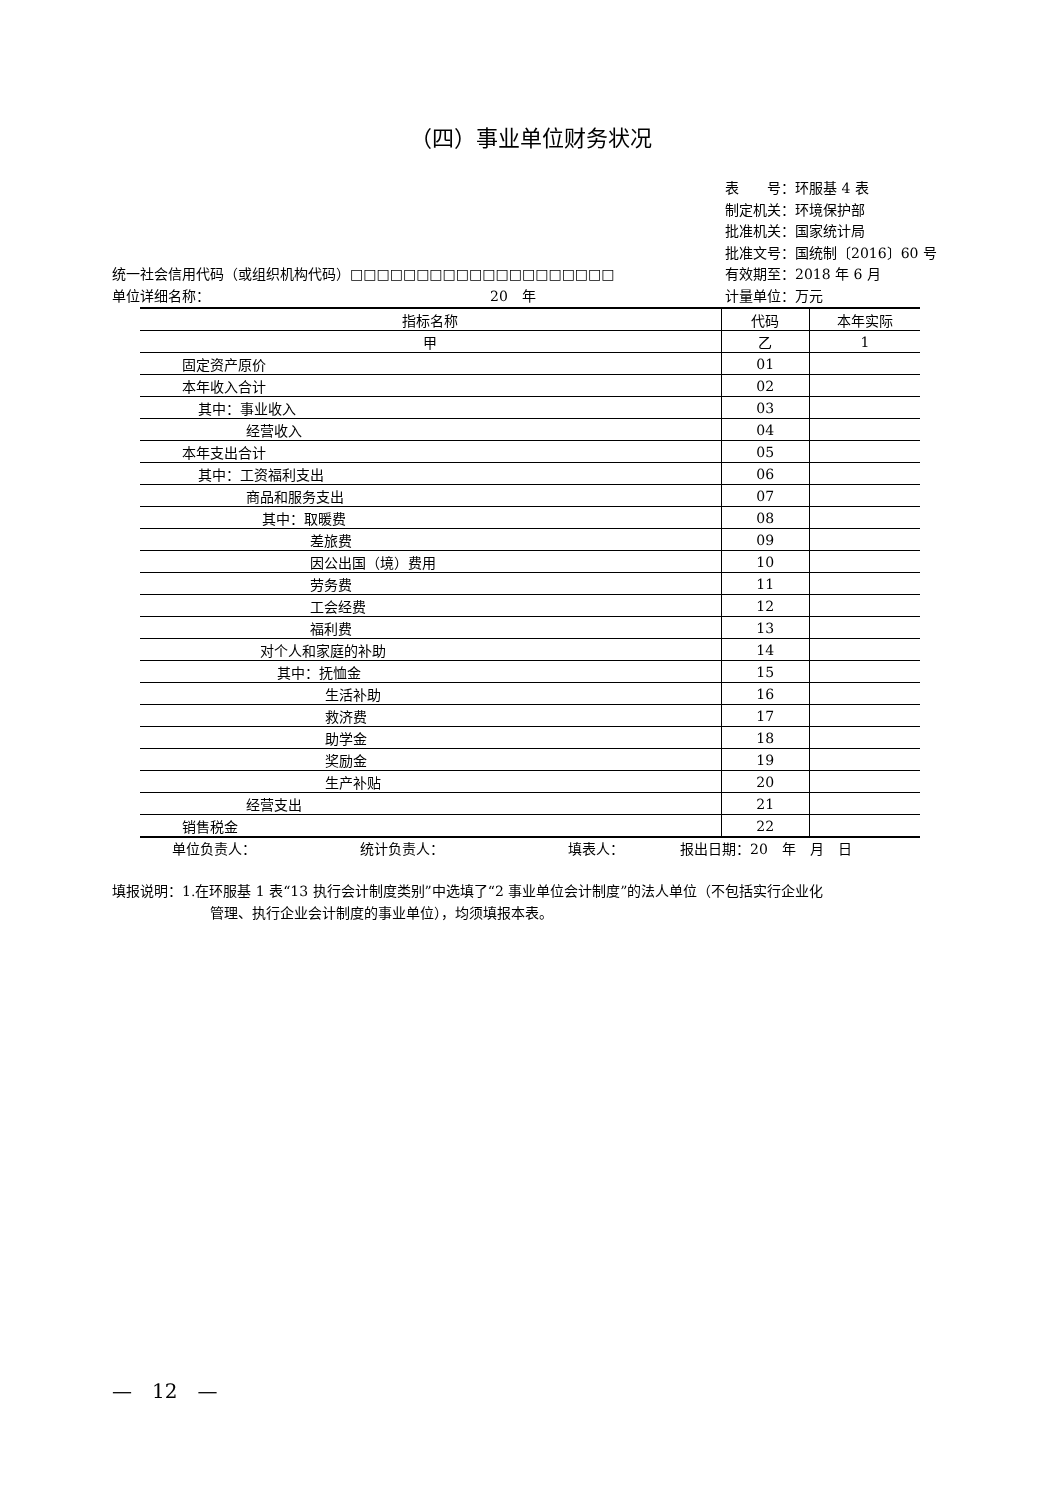（四）事业单位财务状况
表　　号：环服基 4 表
制定机关：环境保护部
批准机关：国家统计局
批准文号：国统制〔2016〕60 号
有效期至：2018 年 6 月
计量单位：万元
统一社会信用代码（或组织机构代码）□□□□□□□□□□□□□□□□□□□□
单位详细名称： 20　年
| 指标名称 | 代码 | 本年实际 |
| --- | --- | --- |
| 甲 | 乙 | 1 |
| 固定资产原价 | 01 | |
| 本年收入合计 | 02 | |
| 其中：事业收入 | 03 | |
| 经营收入 | 04 | |
| 本年支出合计 | 05 | |
| 其中：工资福利支出 | 06 | |
| 商品和服务支出 | 07 | |
| 其中：取暖费 | 08 | |
| 差旅费 | 09 | |
| 因公出国（境）费用 | 10 | |
| 劳务费 | 11 | |
| 工会经费 | 12 | |
| 福利费 | 13 | |
| 对个人和家庭的补助 | 14 | |
| 其中：抚恤金 | 15 | |
| 生活补助 | 16 | |
| 救济费 | 17 | |
| 助学金 | 18 | |
| 奖励金 | 19 | |
| 生产补贴 | 20 | |
| 经营支出 | 21 | |
| 销售税金 | 22 | |
单位负责人： 统计负责人： 填表人： 报出日期：20　年　月　日
填报说明：1.在环服基 1 表“13 执行会计制度类别”中选填了“2 事业单位会计制度”的法人单位（不包括实行企业化
管理、执行企业会计制度的事业单位），均须填报本表。
—　12　—